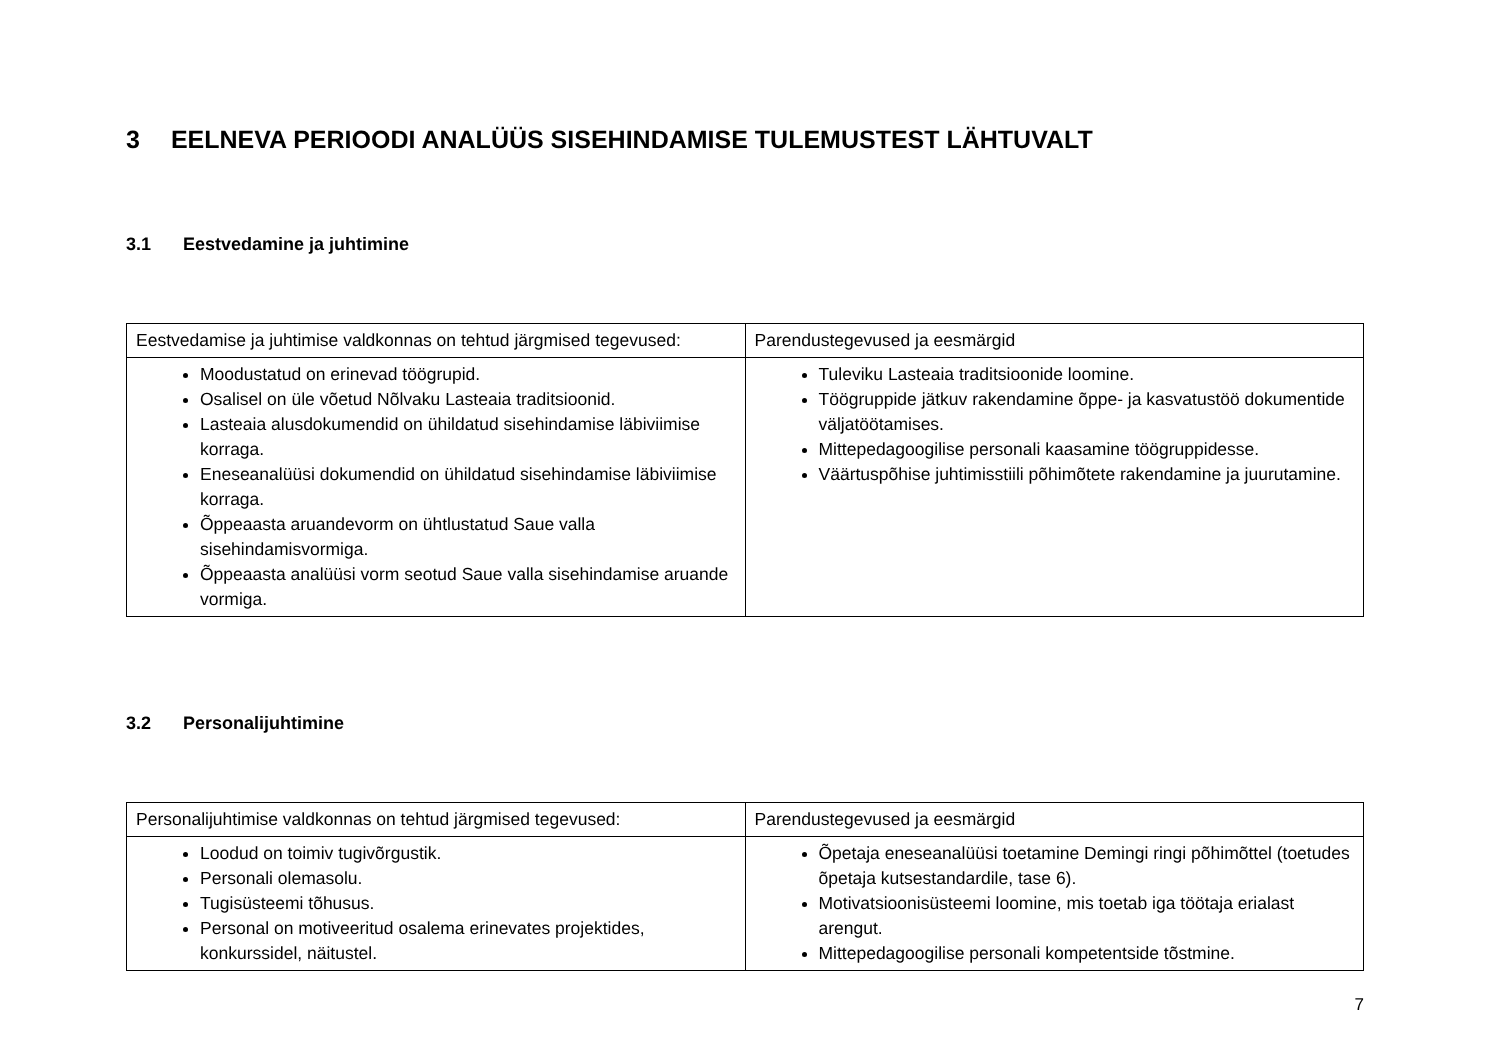3 EELNEVA PERIOODI ANALÜÜS SISEHINDAMISE TULEMUSTEST LÄHTUVALT
3.1 Eestvedamine ja juhtimine
| Eestvedamise ja juhtimise valdkonnas on tehtud järgmised tegevused: | Parendustegevused ja eesmärgid |
| --- | --- |
| Moodustatud on erinevad töögrupid. Osalisel on üle võetud Nõlvaku Lasteaia traditsioonid. Lasteaia alusdokumendid on ühildatud sisehindamise läbiviimise korraga. Eneseanalüüsi dokumendid on ühildatud sisehindamise läbiviimise korraga. Õppeaasta aruandevorm on ühtlustatud Saue valla sisehindamisvormiga. Õppeaasta analüüsi vorm seotud Saue valla sisehindamise aruande vormiga. | Tuleviku Lasteaia traditsioonide loomine. Töögruppide jätkuv rakendamine õppe- ja kasvatustöö dokumentide väljatöötamises. Mittepedagoogilise personali kaasamine töögruppidesse. Väärtuspõhise juhtimisstiili põhimõtete rakendamine ja juurutamine. |
3.2 Personalijuhtimine
| Personalijuhtimise valdkonnas on tehtud järgmised tegevused: | Parendustegevused ja eesmärgid |
| --- | --- |
| Loodud on toimiv tugivõrgustik. Personali olemasolu. Tugisüsteemi tõhusus. Personal on motiveeritud osalema erinevates projektides, konkurssidel, näitustel. | Õpetaja eneseanalüüsi toetamine Demingi ringi põhimõttel (toetudes õpetaja kutsestandardile, tase 6). Motivatsioonisüsteemi loomine, mis toetab iga töötaja erialast arengut. Mittepedagoogilise personali kompetentside tõstmine. |
7